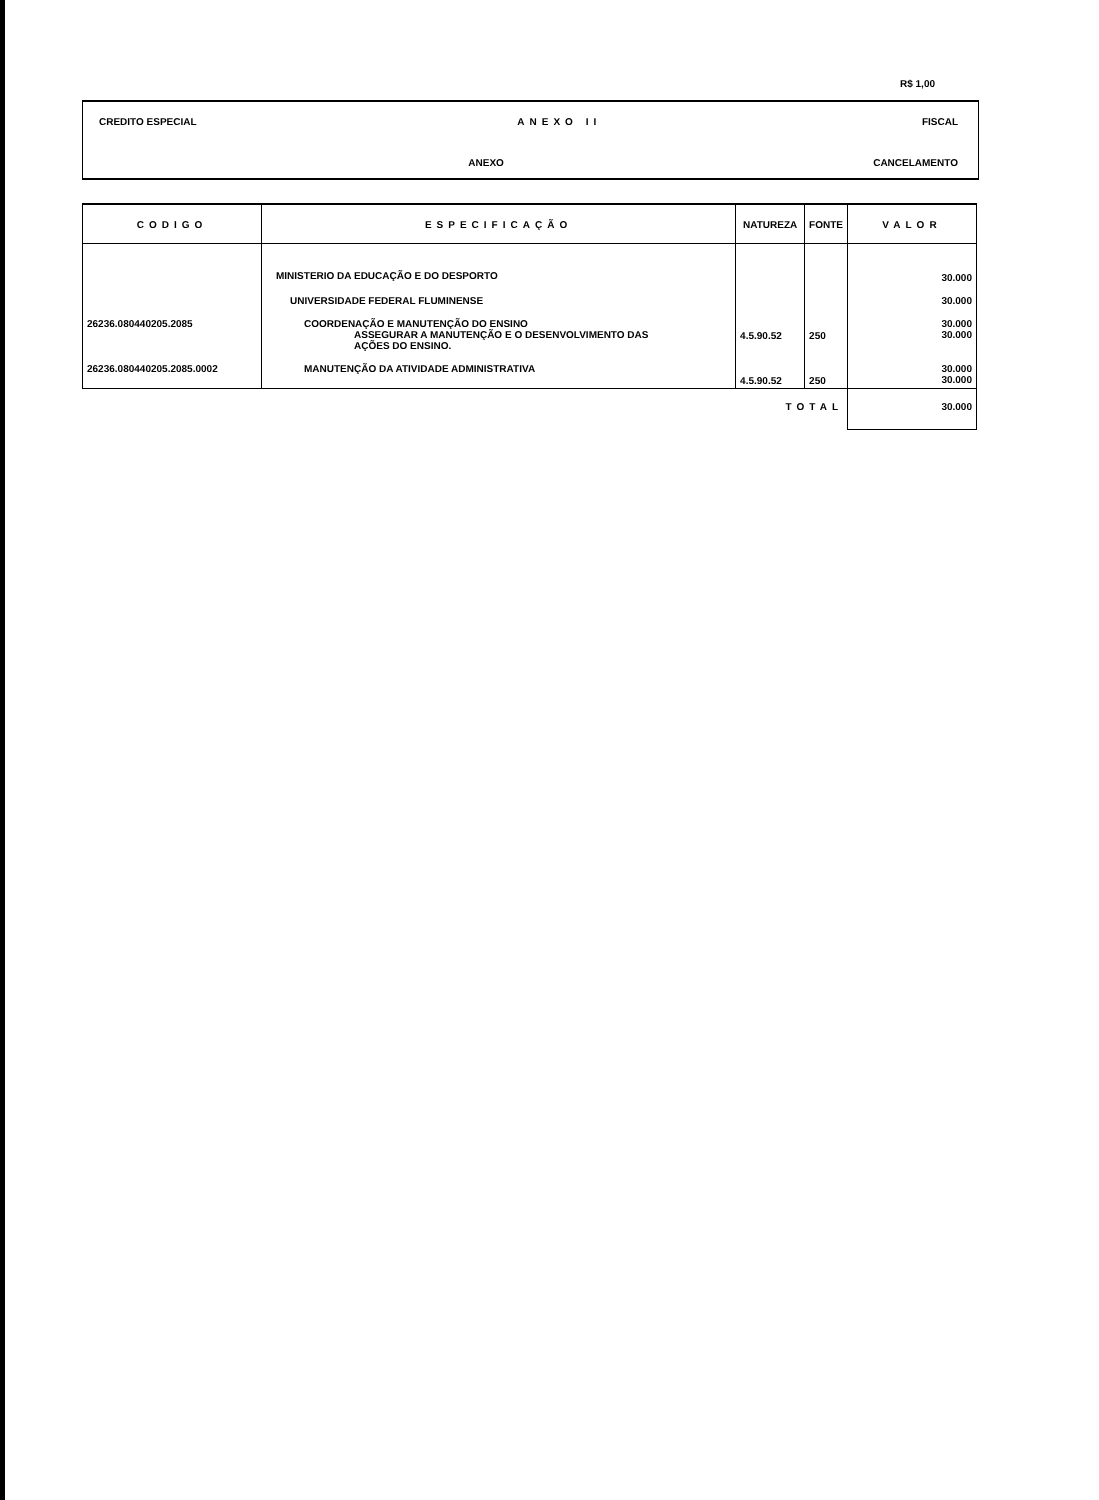R$ 1,00
CREDITO ESPECIAL ANEXO II FISCAL
ANEXO CANCELAMENTO
| CODIGO | ESPECIFICAÇÃO | NATUREZA | FONTE | VALOR |
| --- | --- | --- | --- | --- |
| | MINISTERIO DA EDUCAÇÃO E DO DESPORTO | | | 30.000 |
| | UNIVERSIDADE FEDERAL FLUMINENSE | | | 30.000 |
| 26236.080440205.2085 | COORDENAÇÃO E MANUTENÇÃO DO ENSINO ASSEGURAR A MANUTENÇÃO E O DESENVOLVIMENTO DAS AÇÕES DO ENSINO. | 4.5.90.52 | 250 | 30.000 30.000 |
| 26236.080440205.2085.0002 | MANUTENÇÃO DA ATIVIDADE ADMINISTRATIVA | 4.5.90.52 | 250 | 30.000 30.000 |
| | | TOTAL | | 30.000 |